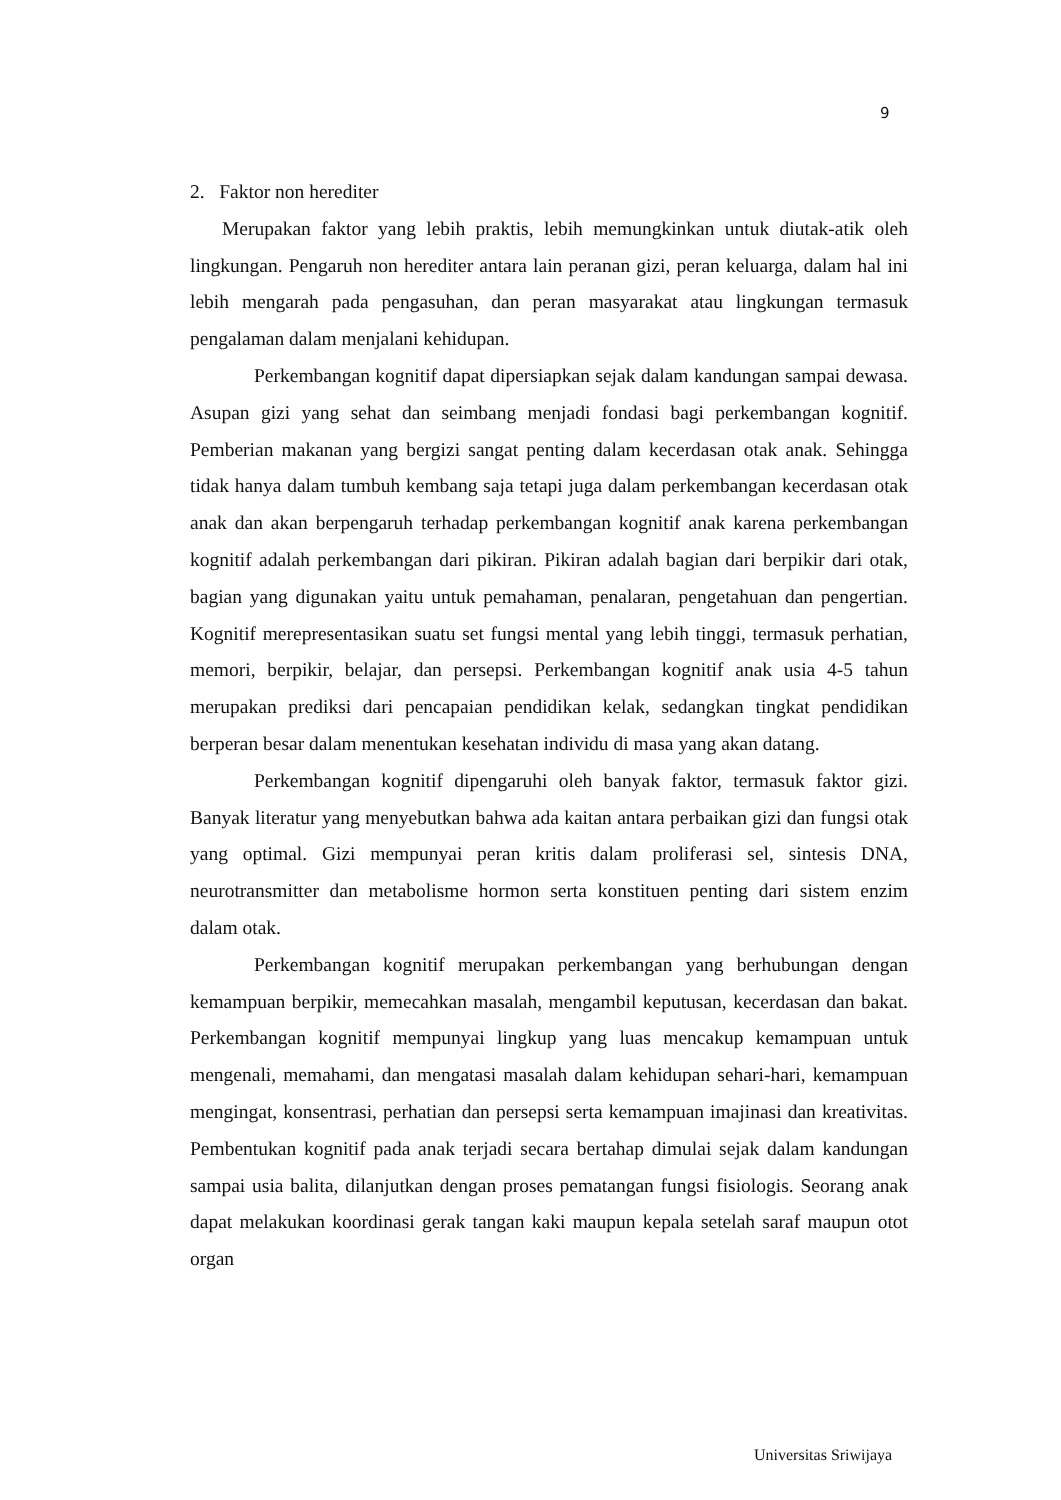9
2. Faktor non herediter
Merupakan faktor yang lebih praktis, lebih memungkinkan untuk diutak-atik oleh lingkungan. Pengaruh non herediter antara lain peranan gizi, peran keluarga, dalam hal ini lebih mengarah pada pengasuhan, dan peran masyarakat atau lingkungan termasuk pengalaman dalam menjalani kehidupan.
Perkembangan kognitif dapat dipersiapkan sejak dalam kandungan sampai dewasa. Asupan gizi yang sehat dan seimbang menjadi fondasi bagi perkembangan kognitif. Pemberian makanan yang bergizi sangat penting dalam kecerdasan otak anak. Sehingga tidak hanya dalam tumbuh kembang saja tetapi juga dalam perkembangan kecerdasan otak anak dan akan berpengaruh terhadap perkembangan kognitif anak karena perkembangan kognitif adalah perkembangan dari pikiran. Pikiran adalah bagian dari berpikir dari otak, bagian yang digunakan yaitu untuk pemahaman, penalaran, pengetahuan dan pengertian. Kognitif merepresentasikan suatu set fungsi mental yang lebih tinggi, termasuk perhatian, memori, berpikir, belajar, dan persepsi. Perkembangan kognitif anak usia 4-5 tahun merupakan prediksi dari pencapaian pendidikan kelak, sedangkan tingkat pendidikan berperan besar dalam menentukan kesehatan individu di masa yang akan datang.
Perkembangan kognitif dipengaruhi oleh banyak faktor, termasuk faktor gizi. Banyak literatur yang menyebutkan bahwa ada kaitan antara perbaikan gizi dan fungsi otak yang optimal. Gizi mempunyai peran kritis dalam proliferasi sel, sintesis DNA, neurotransmitter dan metabolisme hormon serta konstituen penting dari sistem enzim dalam otak.
Perkembangan kognitif merupakan perkembangan yang berhubungan dengan kemampuan berpikir, memecahkan masalah, mengambil keputusan, kecerdasan dan bakat. Perkembangan kognitif mempunyai lingkup yang luas mencakup kemampuan untuk mengenali, memahami, dan mengatasi masalah dalam kehidupan sehari-hari, kemampuan mengingat, konsentrasi, perhatian dan persepsi serta kemampuan imajinasi dan kreativitas. Pembentukan kognitif pada anak terjadi secara bertahap dimulai sejak dalam kandungan sampai usia balita, dilanjutkan dengan proses pematangan fungsi fisiologis. Seorang anak dapat melakukan koordinasi gerak tangan kaki maupun kepala setelah saraf maupun otot organ
Universitas Sriwijaya